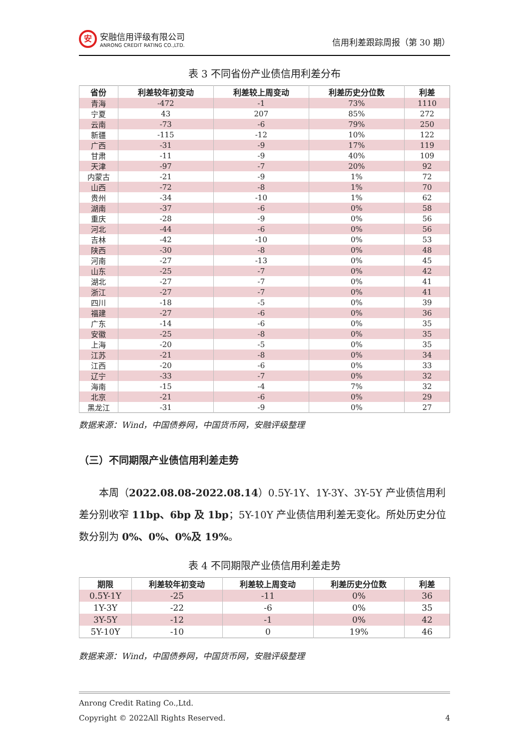安
安融信用评级有限公司
ANRONG CREDIT RATING CO.,LTD.
信用利差跟踪周报（第 30 期）
表 3 不同省份产业债信用利差分布
| 省份 | 利差较年初变动 | 利差较上周变动 | 利差历史分位数 | 利差 |
| --- | --- | --- | --- | --- |
| 青海 | -472 | -1 | 73% | 1110 |
| 宁夏 | 43 | 207 | 85% | 272 |
| 云南 | -73 | -6 | 79% | 250 |
| 新疆 | -115 | -12 | 10% | 122 |
| 广西 | -31 | -9 | 17% | 119 |
| 甘肃 | -11 | -9 | 40% | 109 |
| 天津 | -97 | -7 | 20% | 92 |
| 内蒙古 | -21 | -9 | 1% | 72 |
| 山西 | -72 | -8 | 1% | 70 |
| 贵州 | -34 | -10 | 1% | 62 |
| 湖南 | -37 | -6 | 0% | 58 |
| 重庆 | -28 | -9 | 0% | 56 |
| 河北 | -44 | -6 | 0% | 56 |
| 吉林 | -42 | -10 | 0% | 53 |
| 陕西 | -30 | -8 | 0% | 48 |
| 河南 | -27 | -13 | 0% | 45 |
| 山东 | -25 | -7 | 0% | 42 |
| 湖北 | -27 | -7 | 0% | 41 |
| 浙江 | -27 | -7 | 0% | 41 |
| 四川 | -18 | -5 | 0% | 39 |
| 福建 | -27 | -6 | 0% | 36 |
| 广东 | -14 | -6 | 0% | 35 |
| 安徽 | -25 | -8 | 0% | 35 |
| 上海 | -20 | -5 | 0% | 35 |
| 江苏 | -21 | -8 | 0% | 34 |
| 江西 | -20 | -6 | 0% | 33 |
| 辽宁 | -33 | -7 | 0% | 32 |
| 海南 | -15 | -4 | 7% | 32 |
| 北京 | -21 | -6 | 0% | 29 |
| 黑龙江 | -31 | -9 | 0% | 27 |
数据来源：Wind，中国债券网，中国货币网，安融评级整理
（三）不同期限产业债信用利差走势
本周（2022.08.08-2022.08.14）0.5Y-1Y、1Y-3Y、3Y-5Y 产业债信用利差分别收窄 11bp、6bp 及 1bp；5Y-10Y 产业债信用利差无变化。所处历史分位数分别为 0%、0%、0%及 19%。
表 4 不同期限产业债信用利差走势
| 期限 | 利差较年初变动 | 利差较上周变动 | 利差历史分位数 | 利差 |
| --- | --- | --- | --- | --- |
| 0.5Y-1Y | -25 | -11 | 0% | 36 |
| 1Y-3Y | -22 | -6 | 0% | 35 |
| 3Y-5Y | -12 | -1 | 0% | 42 |
| 5Y-10Y | -10 | 0 | 19% | 46 |
数据来源：Wind，中国债券网，中国货币网，安融评级整理
Anrong Credit Rating Co.,Ltd.
Copyright © 2022All Rights Reserved. 4